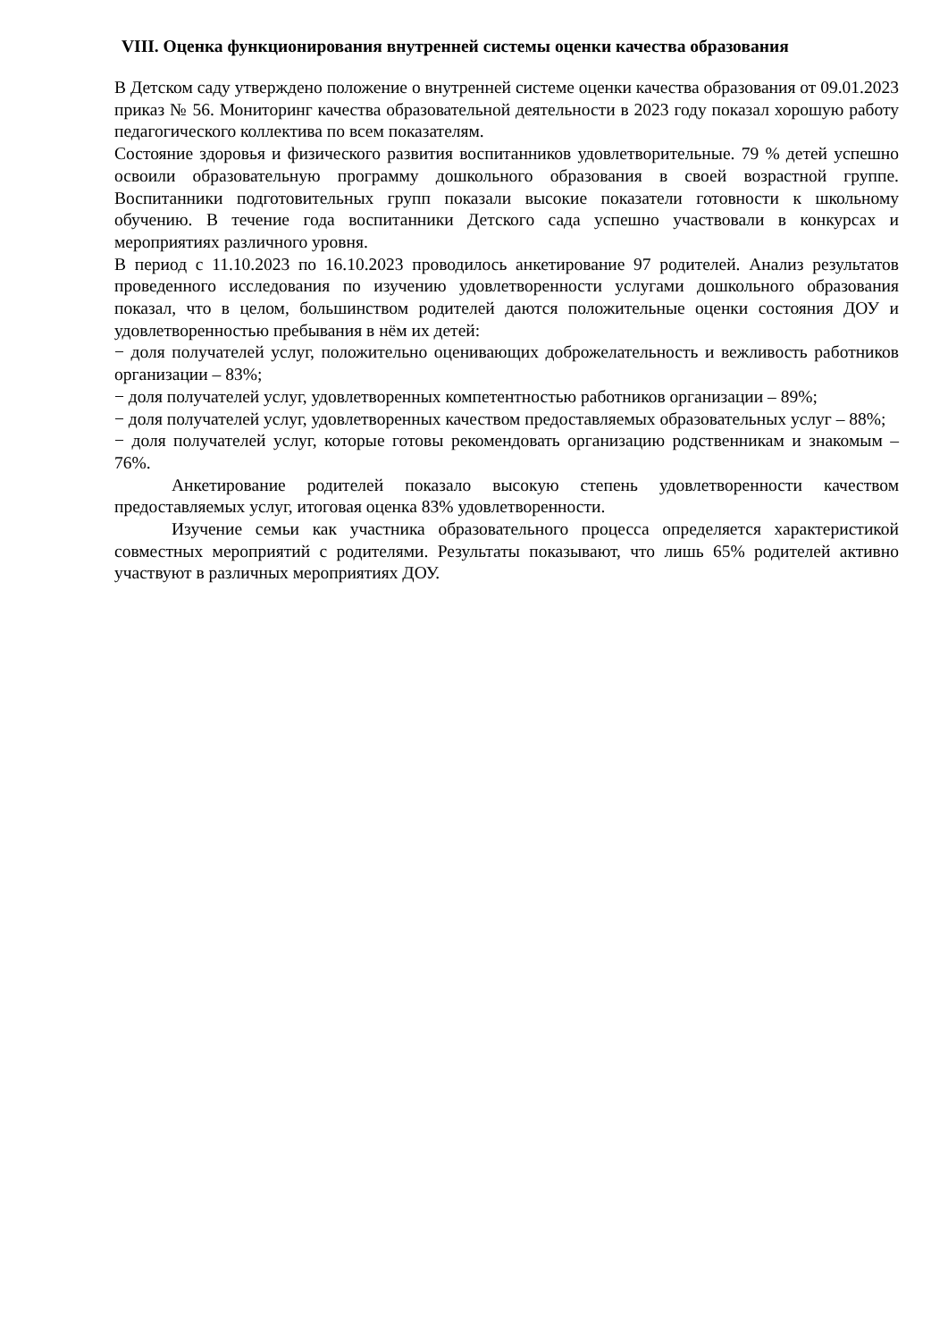VIII. Оценка функционирования внутренней системы оценки качества образования
В Детском саду утверждено положение о внутренней системе оценки качества образования от 09.01.2023 приказ № 56. Мониторинг качества образовательной деятельности в 2023 году показал хорошую работу педагогического коллектива по всем показателям.
Состояние здоровья и физического развития воспитанников удовлетворительные. 79 % детей успешно освоили образовательную программу дошкольного образования в своей возрастной группе. Воспитанники подготовительных групп показали высокие показатели готовности к школьному обучению. В течение года воспитанники Детского сада успешно участвовали в конкурсах и мероприятиях различного уровня.
В период с 11.10.2023 по 16.10.2023 проводилось анкетирование 97 родителей. Анализ результатов проведенного исследования по изучению удовлетворенности услугами дошкольного образования показал, что в целом, большинством родителей даются положительные оценки состояния ДОУ и удовлетворенностью пребывания в нём их детей:
− доля получателей услуг, положительно оценивающих доброжелательность и вежливость работников организации – 83%;
− доля получателей услуг, удовлетворенных компетентностью работников организации – 89%;
− доля получателей услуг, удовлетворенных качеством предоставляемых образовательных услуг – 88%;
− доля получателей услуг, которые готовы рекомендовать организацию родственникам и знакомым – 76%.
Анкетирование родителей показало высокую степень удовлетворенности качеством предоставляемых услуг, итоговая оценка 83% удовлетворенности.
Изучение семьи как участника образовательного процесса определяется характеристикой совместных мероприятий с родителями. Результаты показывают, что лишь 65% родителей активно участвуют в различных мероприятиях ДОУ.